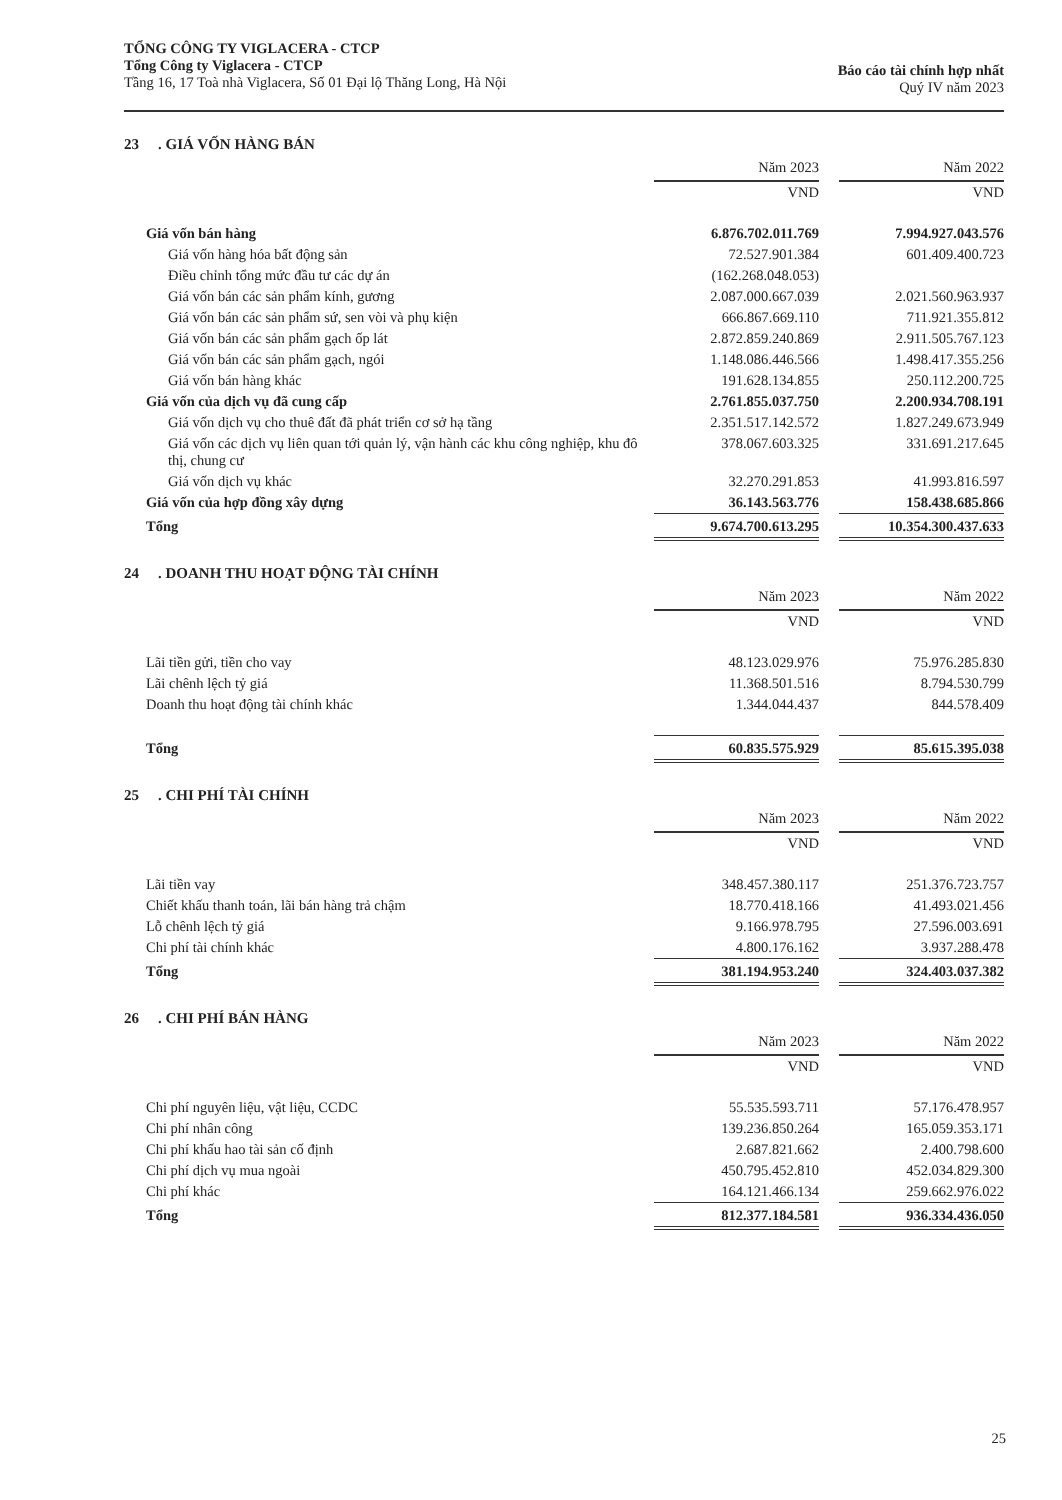TỔNG CÔNG TY VIGLACERA - CTCP
Tổng Công ty Viglacera - CTCP
Tầng 16, 17 Toà nhà Viglacera, Số 01 Đại lộ Thăng Long, Hà Nội
Báo cáo tài chính hợp nhất
Quý IV năm 2023
23. GIÁ VỐN HÀNG BÁN
| | Năm 2023 | | Năm 2022 |
| --- | --- | --- | --- |
| | VND | | VND |
| Giá vốn bán hàng | 6.876.702.011.769 | | 7.994.927.043.576 |
| Giá vốn hàng hóa bất động sản | 72.527.901.384 | | 601.409.400.723 |
| Điều chỉnh tổng mức đầu tư các dự án | (162.268.048.053) | | |
| Giá vốn bán các sản phẩm kính, gương | 2.087.000.667.039 | | 2.021.560.963.937 |
| Giá vốn bán các sản phẩm sứ, sen vòi và phụ kiện | 666.867.669.110 | | 711.921.355.812 |
| Giá vốn bán các sản phẩm gạch ốp lát | 2.872.859.240.869 | | 2.911.505.767.123 |
| Giá vốn bán các sản phẩm gạch, ngói | 1.148.086.446.566 | | 1.498.417.355.256 |
| Giá vốn bán hàng khác | 191.628.134.855 | | 250.112.200.725 |
| Giá vốn của dịch vụ đã cung cấp | 2.761.855.037.750 | | 2.200.934.708.191 |
| Giá vốn dịch vụ cho thuê đất đã phát triển cơ sở hạ tầng | 2.351.517.142.572 | | 1.827.249.673.949 |
| Giá vốn các dịch vụ liên quan tới quản lý, vận hành các khu công nghiệp, khu đô thị, chung cư | 378.067.603.325 | | 331.691.217.645 |
| Giá vốn dịch vụ khác | 32.270.291.853 | | 41.993.816.597 |
| Giá vốn của hợp đồng xây dựng | 36.143.563.776 | | 158.438.685.866 |
| Tổng | 9.674.700.613.295 | | 10.354.300.437.633 |
24. DOANH THU HOẠT ĐỘNG TÀI CHÍNH
| | Năm 2023 | | Năm 2022 |
| --- | --- | --- | --- |
| | VND | | VND |
| Lãi tiền gửi, tiền cho vay | 48.123.029.976 | | 75.976.285.830 |
| Lãi chênh lệch tỷ giá | 11.368.501.516 | | 8.794.530.799 |
| Doanh thu hoạt động tài chính khác | 1.344.044.437 | | 844.578.409 |
| Tổng | 60.835.575.929 | | 85.615.395.038 |
25. CHI PHÍ TÀI CHÍNH
| | Năm 2023 | | Năm 2022 |
| --- | --- | --- | --- |
| | VND | | VND |
| Lãi tiền vay | 348.457.380.117 | | 251.376.723.757 |
| Chiết khấu thanh toán, lãi bán hàng trả chậm | 18.770.418.166 | | 41.493.021.456 |
| Lỗ chênh lệch tỷ giá | 9.166.978.795 | | 27.596.003.691 |
| Chi phí tài chính khác | 4.800.176.162 | | 3.937.288.478 |
| Tổng | 381.194.953.240 | | 324.403.037.382 |
26. CHI PHÍ BÁN HÀNG
| | Năm 2023 | | Năm 2022 |
| --- | --- | --- | --- |
| | VND | | VND |
| Chi phí nguyên liệu, vật liệu, CCDC | 55.535.593.711 | | 57.176.478.957 |
| Chi phí nhân công | 139.236.850.264 | | 165.059.353.171 |
| Chi phí khấu hao tài sản cố định | 2.687.821.662 | | 2.400.798.600 |
| Chi phí dịch vụ mua ngoài | 450.795.452.810 | | 452.034.829.300 |
| Chi phí khác | 164.121.466.134 | | 259.662.976.022 |
| Tổng | 812.377.184.581 | | 936.334.436.050 |
25